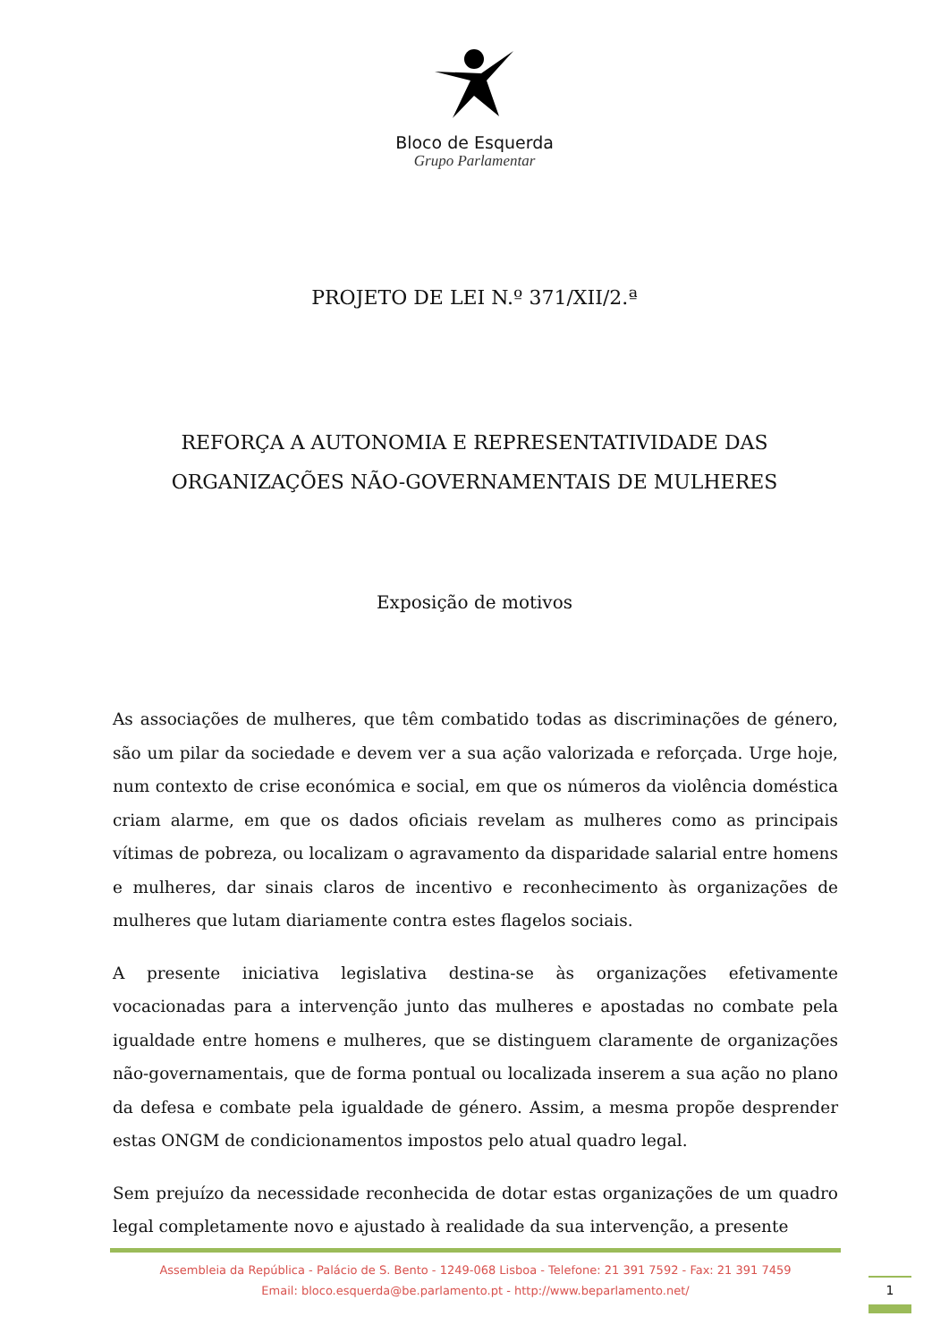Bloco de Esquerda
Grupo Parlamentar
PROJETO DE LEI N.º 371/XII/2.ª
REFORÇA A AUTONOMIA E REPRESENTATIVIDADE DAS
ORGANIZAÇÕES NÃO-GOVERNAMENTAIS DE MULHERES
Exposição de motivos
As associações de mulheres, que têm combatido todas as discriminações de género, são um pilar da sociedade e devem ver a sua ação valorizada e reforçada. Urge hoje, num contexto de crise económica e social, em que os números da violência doméstica criam alarme, em que os dados oficiais revelam as mulheres como as principais vítimas de pobreza, ou localizam o agravamento da disparidade salarial entre homens e mulheres, dar sinais claros de incentivo e reconhecimento às organizações de mulheres que lutam diariamente contra estes flagelos sociais.
A presente iniciativa legislativa destina-se às organizações efetivamente vocacionadas para a intervenção junto das mulheres e apostadas no combate pela igualdade entre homens e mulheres, que se distinguem claramente de organizações não-governamentais, que de forma pontual ou localizada inserem a sua ação no plano da defesa e combate pela igualdade de género. Assim, a mesma propõe desprender estas ONGM de condicionamentos impostos pelo atual quadro legal.
Sem prejuízo da necessidade reconhecida de dotar estas organizações de um quadro legal completamente novo e ajustado à realidade da sua intervenção, a presente
Assembleia da República - Palácio de S. Bento - 1249-068 Lisboa - Telefone: 21 391 7592 - Fax: 21 391 7459
Email: bloco.esquerda@be.parlamento.pt - http://www.beparlamento.net/
1